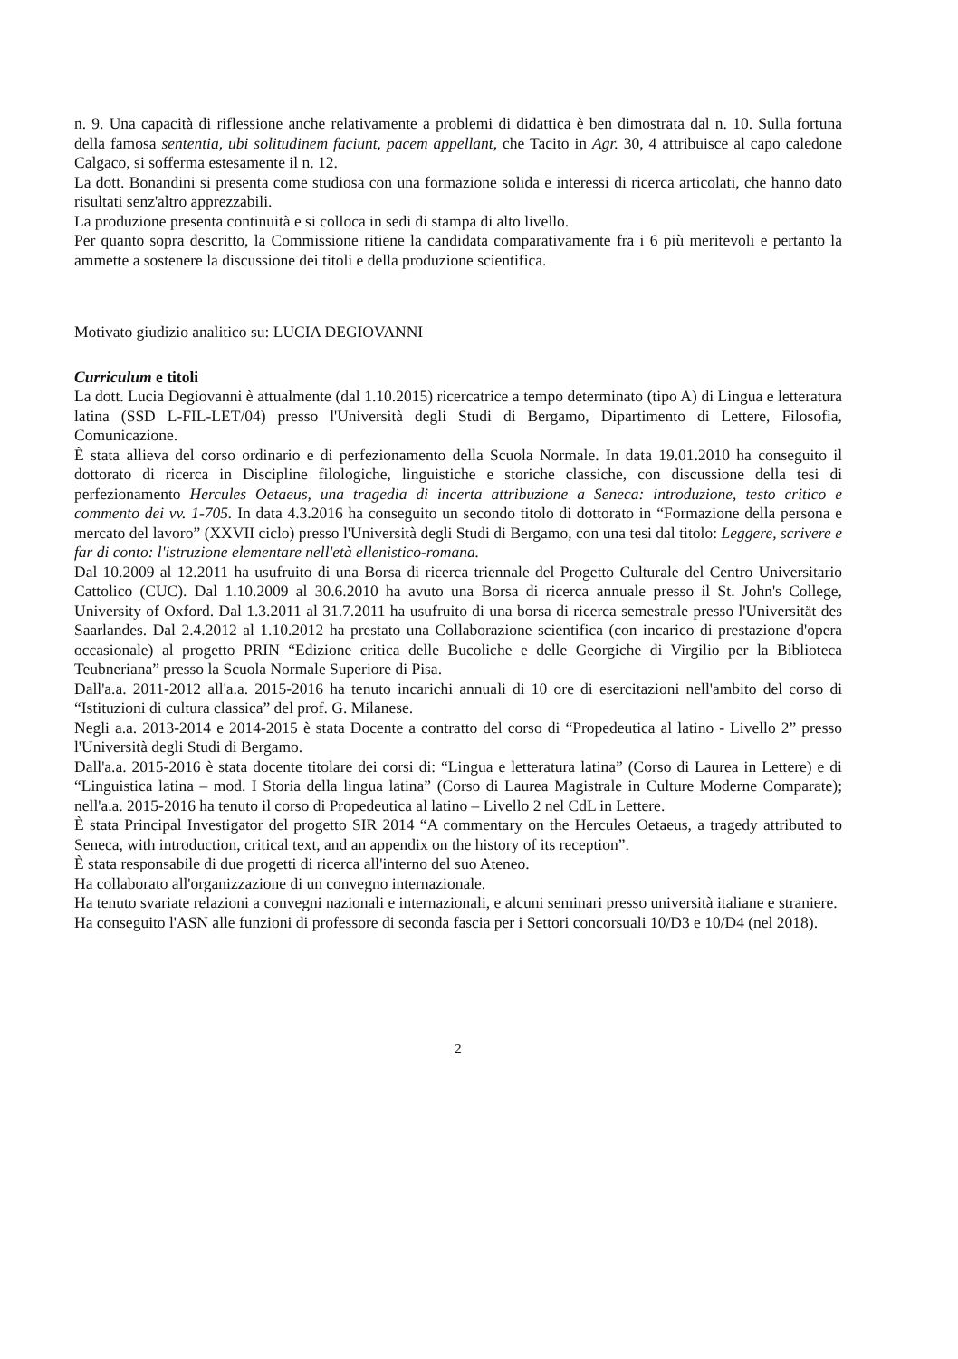n. 9. Una capacità di riflessione anche relativamente a problemi di didattica è ben dimostrata dal n. 10. Sulla fortuna della famosa sententia, ubi solitudinem faciunt, pacem appellant, che Tacito in Agr. 30, 4 attribuisce al capo caledone Calgaco, si sofferma estesamente il n. 12.
La dott. Bonandini si presenta come studiosa con una formazione solida e interessi di ricerca articolati, che hanno dato risultati senz'altro apprezzabili.
La produzione presenta continuità e si colloca in sedi di stampa di alto livello.
Per quanto sopra descritto, la Commissione ritiene la candidata comparativamente fra i 6 più meritevoli e pertanto la ammette a sostenere la discussione dei titoli e della produzione scientifica.
Motivato giudizio analitico su: LUCIA DEGIOVANNI
Curriculum e titoli
La dott. Lucia Degiovanni è attualmente (dal 1.10.2015) ricercatrice a tempo determinato (tipo A) di Lingua e letteratura latina (SSD L-FIL-LET/04) presso l'Università degli Studi di Bergamo, Dipartimento di Lettere, Filosofia, Comunicazione.
È stata allieva del corso ordinario e di perfezionamento della Scuola Normale. In data 19.01.2010 ha conseguito il dottorato di ricerca in Discipline filologiche, linguistiche e storiche classiche, con discussione della tesi di perfezionamento Hercules Oetaeus, una tragedia di incerta attribuzione a Seneca: introduzione, testo critico e commento dei vv. 1-705. In data 4.3.2016 ha conseguito un secondo titolo di dottorato in “Formazione della persona e mercato del lavoro” (XXVII ciclo) presso l'Università degli Studi di Bergamo, con una tesi dal titolo: Leggere, scrivere e far di conto: l'istruzione elementare nell'età ellenistico-romana.
Dal 10.2009 al 12.2011 ha usufruito di una Borsa di ricerca triennale del Progetto Culturale del Centro Universitario Cattolico (CUC). Dal 1.10.2009 al 30.6.2010 ha avuto una Borsa di ricerca annuale presso il St. John's College, University of Oxford. Dal 1.3.2011 al 31.7.2011 ha usufruito di una borsa di ricerca semestrale presso l'Universität des Saarlandes. Dal 2.4.2012 al 1.10.2012 ha prestato una Collaborazione scientifica (con incarico di prestazione d'opera occasionale) al progetto PRIN “Edizione critica delle Bucoliche e delle Georgiche di Virgilio per la Biblioteca Teubneriana” presso la Scuola Normale Superiore di Pisa.
Dall'a.a. 2011-2012 all'a.a. 2015-2016 ha tenuto incarichi annuali di 10 ore di esercitazioni nell'ambito del corso di “Istituzioni di cultura classica” del prof. G. Milanese.
Negli a.a. 2013-2014 e 2014-2015 è stata Docente a contratto del corso di “Propedeutica al latino - Livello 2” presso l'Università degli Studi di Bergamo.
Dall'a.a. 2015-2016 è stata docente titolare dei corsi di: “Lingua e letteratura latina” (Corso di Laurea in Lettere) e di “Linguistica latina – mod. I Storia della lingua latina” (Corso di Laurea Magistrale in Culture Moderne Comparate); nell'a.a. 2015-2016 ha tenuto il corso di Propedeutica al latino – Livello 2 nel CdL in Lettere.
È stata Principal Investigator del progetto SIR 2014 “A commentary on the Hercules Oetaeus, a tragedy attributed to Seneca, with introduction, critical text, and an appendix on the history of its reception”.
È stata responsabile di due progetti di ricerca all'interno del suo Ateneo.
Ha collaborato all'organizzazione di un convegno internazionale.
Ha tenuto svariate relazioni a convegni nazionali e internazionali, e alcuni seminari presso università italiane e straniere.
Ha conseguito l'ASN alle funzioni di professore di seconda fascia per i Settori concorsuali 10/D3 e 10/D4 (nel 2018).
2